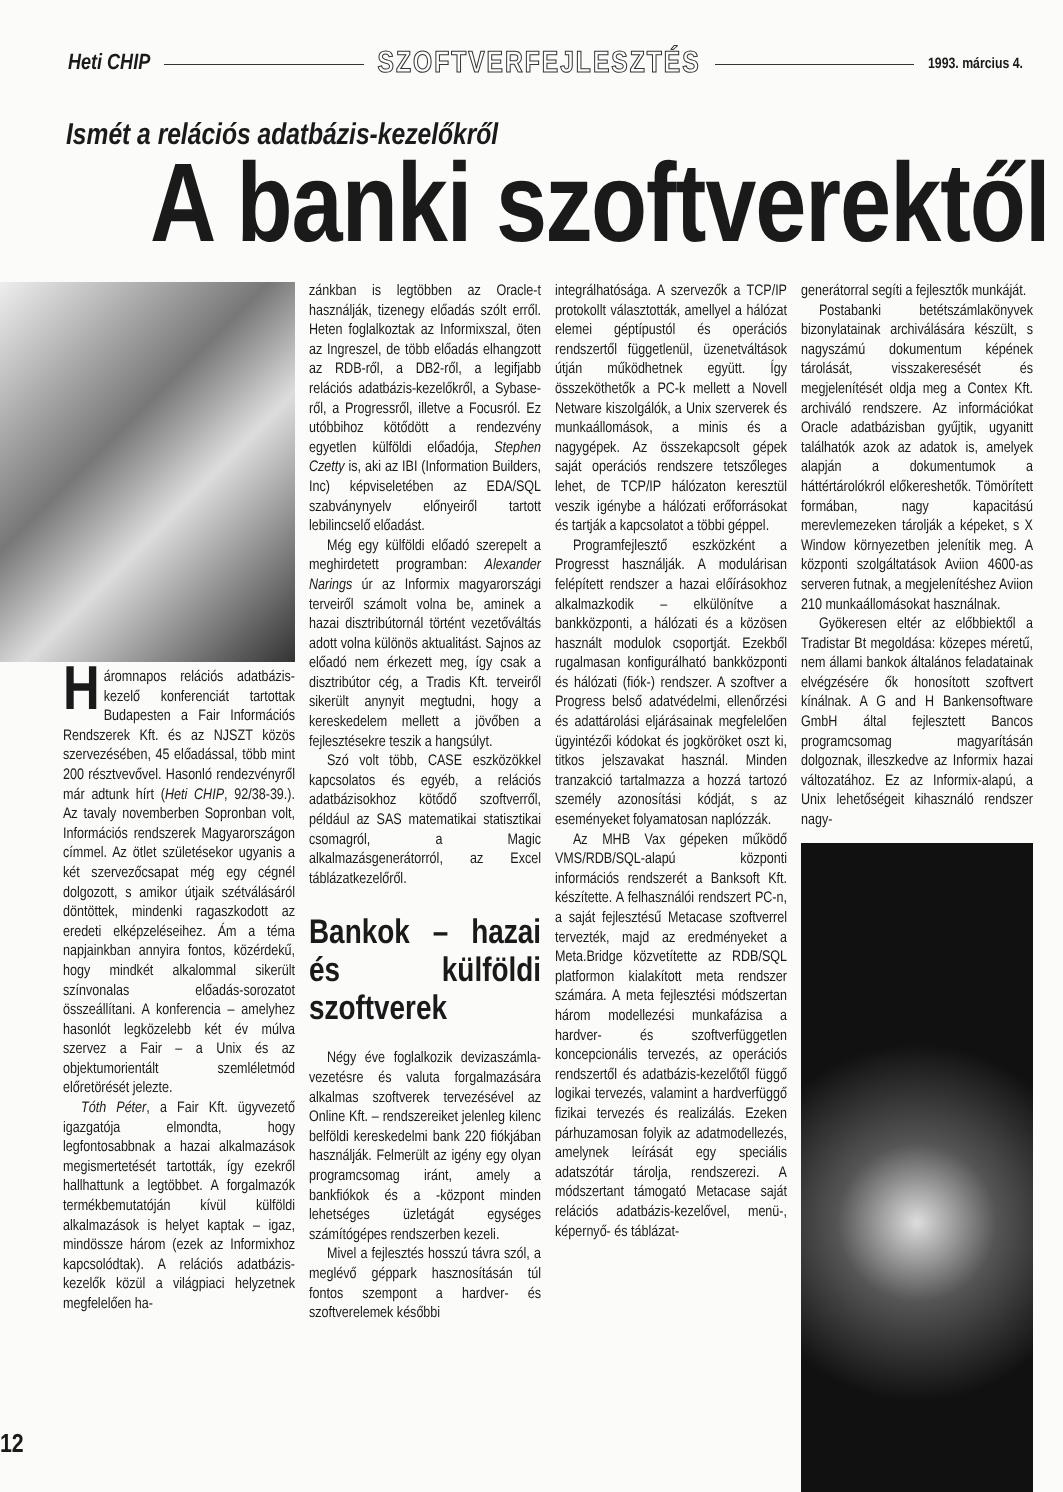Heti CHIP SZOFTVERFEJLESZTÉS 1993. március 4.
Ismét a relációs adatbázis-kezelőkről
A banki szoftverektől
Háromnapos relációs adatbázis-kezelő konferenciát tartottak Budapesten a Fair Információs Rendszerek Kft. és az NJSZT közös szervezésében, 45 előadással, több mint 200 résztvevővel. Hasonló rendezvényről már adtunk hírt (Heti CHIP, 92/38-39.). Az tavaly novemberben Sopronban volt, Információs rendszerek Magyarországon címmel. Az ötlet születésekor ugyanis a két szervezőcsapat még egy cégnél dolgozott, s amikor útjaik szétválásáról döntöttek, mindenki ragaszkodott az eredeti elképzeléseihez. Ám a téma napjainkban annyira fontos, közérdekű, hogy mindkét alkalommal sikerült színvonalas előadás-sorozatot összeállítani. A konferencia – amelyhez hasonlót legközelebb két év múlva szervez a Fair – a Unix és az objektumorientált szemléletmód előretörését jelezte.
Tóth Péter, a Fair Kft. ügyvezető igazgatója elmondta, hogy legfontosabbnak a hazai alkalmazások megismertetését tartották, így ezekről hallhattunk a legtöbbet. A forgalmazók termékbemutatóján kívül külföldi alkalmazások is helyet kaptak – igaz, mindössze három (ezek az Informixhoz kapcsolódtak). A relációs adatbázis-kezelők közül a világpiaci helyzetnek megfelelően ha-
zánkban is legtöbben az Oracle-t használják, tizenegy előadás szólt erről. Heten foglalkoztak az Informixszal, öten az Ingreszel, de több előadás elhangzott az RDB-ről, a DB2-ről, a legifjabb relációs adatbázis-kezelőkről, a Sybase-ről, a Progressről, illetve a Focusról. Ez utóbbihoz kötődött a rendezvény egyetlen külföldi előadója, Stephen Czetty is, aki az IBI (Information Builders, Inc) képviseletében az EDA/SQL szabványnyelv előnyeiről tartott lebilincselő előadást.
Még egy külföldi előadó szerepelt a meghirdetett programban: Alexander Narings úr az Informix magyarországi terveiről számolt volna be, aminek a hazai disztribútornál történt vezetőváltás adott volna különös aktualitást. Sajnos az előadó nem érkezett meg, így csak a disztribútor cég, a Tradis Kft. terveiről sikerült anynyit megtudni, hogy a kereskedelem mellett a jövőben a fejlesztésekre teszik a hangsúlyt.
Szó volt több, CASE eszközökkel kapcsolatos és egyéb, a relációs adatbázisokhoz kötődő szoftverről, például az SAS matematikai statisztikai csomagról, a Magic alkalmazásgenerátorról, az Excel táblázatkezelőről.
Bankok – hazai és külföldi szoftverek
Négy éve foglalkozik devizaszámla-vezetésre és valuta forgalmazására alkalmas szoftverek tervezésével az Online Kft. – rendszereiket jelenleg kilenc belföldi kereskedelmi bank 220 fiókjában használják. Felmerült az igény egy olyan programcsomag iránt, amely a bankfiókok és a -központ minden lehetséges üzletágát egységes számítógépes rendszerben kezeli.
Mivel a fejlesztés hosszú távra szól, a meglévő géppark hasznosításán túl fontos szempont a hardver- és szoftverelemek későbbi
integrálhatósága. A szervezők a TCP/IP protokollt választották, amellyel a hálózat elemei géptípustól és operációs rendszertől függetlenül, üzenetváltások útján működhetnek együtt. Így összeköthetők a PC-k mellett a Novell Netware kiszolgálók, a Unix szerverek és munkaállomások, a minis és a nagygépek. Az összekapcsolt gépek saját operációs rendszere tetszőleges lehet, de TCP/IP hálózaton keresztül veszik igénybe a hálózati erőforrásokat és tartják a kapcsolatot a többi géppel.
Programfejlesztő eszközként a Progresst használják. A modulárisan felépített rendszer a hazai előírásokhoz alkalmazkodik – elkülönítve a bankközponti, a hálózati és a közösen használt modulok csoportját. Ezekből rugalmasan konfigurálható bankközponti és hálózati (fiók-) rendszer. A szoftver a Progress belső adatvédelmi, ellenőrzési és adattárolási eljárásainak megfelelően ügyintézői kódokat és jogköröket oszt ki, titkos jelszavakat használ. Minden tranzakció tartalmazza a hozzá tartozó személy azonosítási kódját, s az eseményeket folyamatosan naplózzák.
Az MHB Vax gépeken működő VMS/RDB/SQL-alapú központi információs rendszerét a Banksoft Kft. készítette. A felhasználói rendszert PC-n, a saját fejlesztésű Metacase szoftverrel tervezték, majd az eredményeket a Meta.Bridge közvetítette az RDB/SQL platformon kialakított meta rendszer számára. A meta fejlesztési módszertan három modellezési munkafázisa a hardver- és szoftverfüggetlen koncepcionális tervezés, az operációs rendszertől és adatbázis-kezelőtől függő logikai tervezés, valamint a hardverfüggő fizikai tervezés és realizálás. Ezeken párhuzamosan folyik az adatmodellezés, amelynek leírását egy speciális adatszótár tárolja, rendszerezi. A módszertant támogató Metacase saját relációs adatbázis-kezelővel, menü-, képernyő- és táblázat-
generátorral segíti a fejlesztők munkáját.
Postabanki betétszámlakönyvek bizonylatainak archiválására készült, s nagyszámú dokumentum képének tárolását, visszakeresését és megjelenítését oldja meg a Contex Kft. archiváló rendszere. Az információkat Oracle adatbázisban gyűjtik, ugyanitt találhatók azok az adatok is, amelyek alapján a dokumentumok a háttértárolókról előkereshetők. Tömörített formában, nagy kapacitású merevlemezeken tárolják a képeket, s X Window környezetben jelenítik meg. A központi szolgáltatások Aviion 4600-as serveren futnak, a megjelenítéshez Aviion 210 munkaállomásokat használnak.
Gyökeresen eltér az előbbiektől a Tradistar Bt megoldása: közepes méretű, nem állami bankok általános feladatainak elvégzésére ők honosított szoftvert kínálnak. A G and H Bankensoftware GmbH által fejlesztett Bancos programcsomag magyarításán dolgoznak, illeszkedve az Informix hazai változatához. Ez az Informix-alapú, a Unix lehetőségeit kihasználó rendszer nagy-
12